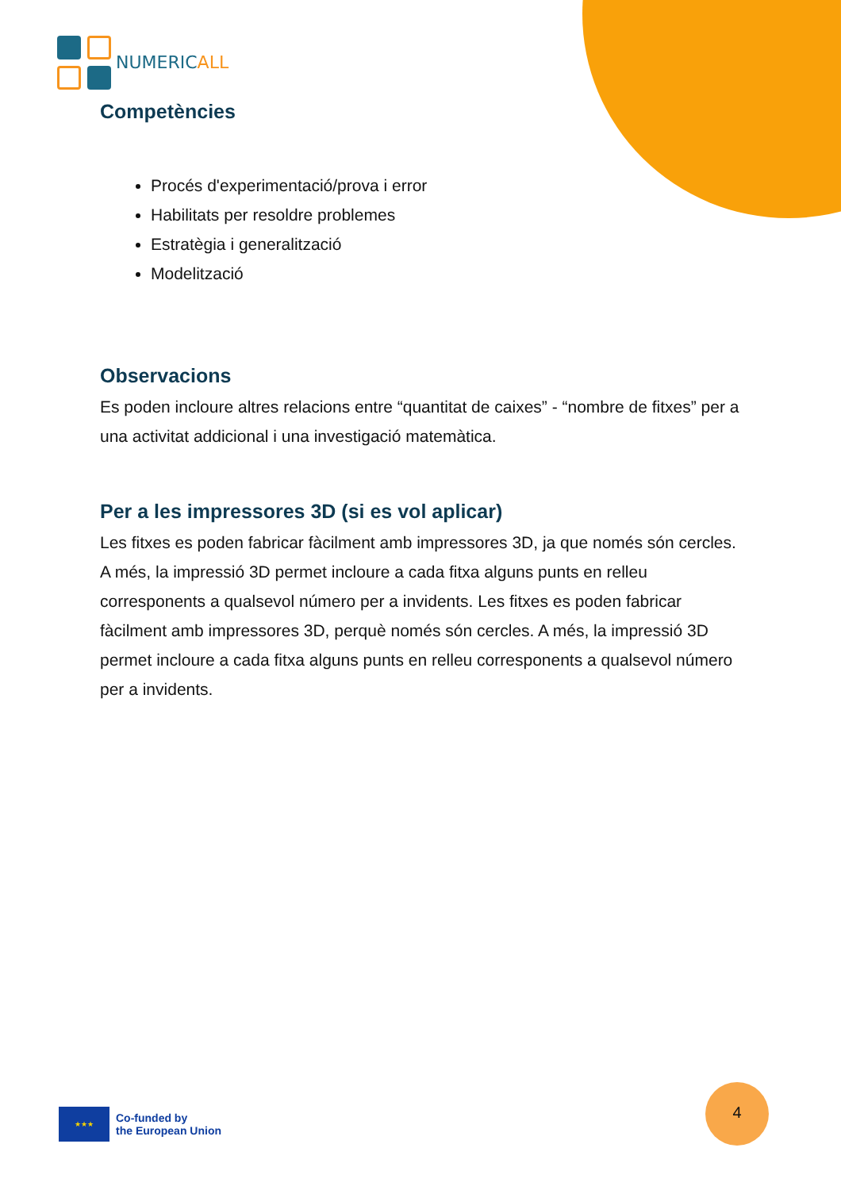NUMERICALL
Competències
Procés d'experimentació/prova i error
Habilitats per resoldre problemes
Estratègia i generalització
Modelització
Observacions
Es poden incloure altres relacions entre “quantitat de caixes” - “nombre de fitxes” per a una activitat addicional i una investigació matemàtica.
Per a les impressores 3D (si es vol aplicar)
Les fitxes es poden fabricar fàcilment amb impressores 3D, ja que només són cercles. A més, la impressió 3D permet incloure a cada fitxa alguns punts en relleu corresponents a qualsevol número per a invidents. Les fitxes es poden fabricar fàcilment amb impressores 3D, perquè només són cercles. A més, la impressió 3D permet incloure a cada fitxa alguns punts en relleu corresponents a qualsevol número per a invidents.
★★★
Co-funded by
the European Union
4